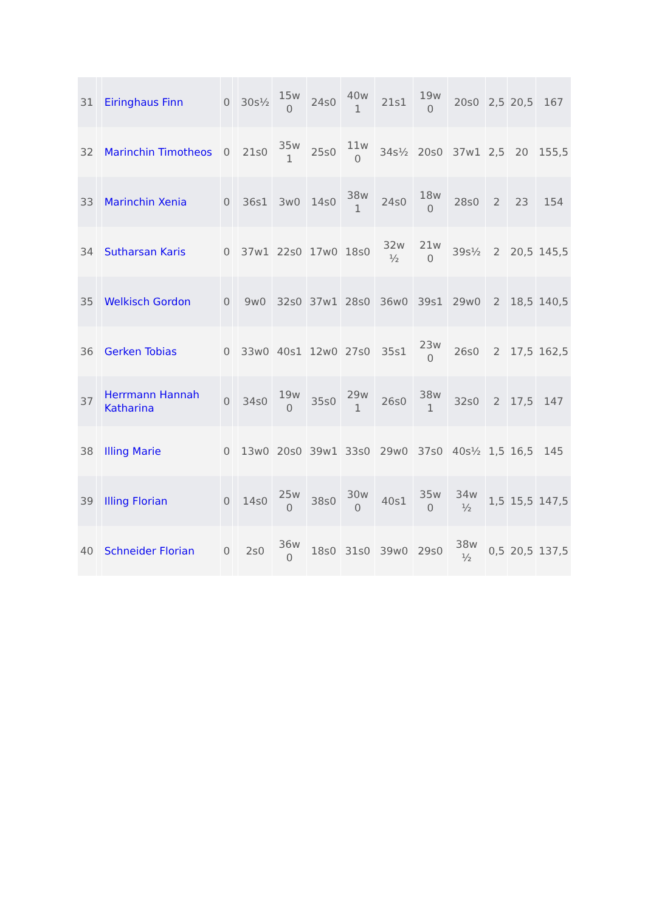| 31 | | Eiringhaus Finn | 0 | | 30s½ | 15w 0 | 24s0 | 40w 1 | 21s1 | 19w 0 | 20s0 | 2,5 | 20,5 | 167 |
| 32 | | Marinchin Timotheos | 0 | | 21s0 | 35w 1 | 25s0 | 11w 0 | 34s½ | 20s0 | 37w1 | 2,5 | 20 | 155,5 |
| 33 | | Marinchin Xenia | 0 | | 36s1 | 3w0 | 14s0 | 38w 1 | 24s0 | 18w 0 | 28s0 | 2 | 23 | 154 |
| 34 | | Sutharsan Karis | 0 | | 37w1 | 22s0 | 17w0 | 18s0 | 32w ½ | 21w 0 | 39s½ | 2 | 20,5 | 145,5 |
| 35 | | Welkisch Gordon | 0 | | 9w0 | 32s0 | 37w1 | 28s0 | 36w0 | 39s1 | 29w0 | 2 | 18,5 | 140,5 |
| 36 | | Gerken Tobias | 0 | | 33w0 | 40s1 | 12w0 | 27s0 | 35s1 | 23w 0 | 26s0 | 2 | 17,5 | 162,5 |
| 37 | | Herrmann Hannah Katharina | 0 | | 34s0 | 19w 0 | 35s0 | 29w 1 | 26s0 | 38w 1 | 32s0 | 2 | 17,5 | 147 |
| 38 | | Illing Marie | 0 | | 13w0 | 20s0 | 39w1 | 33s0 | 29w0 | 37s0 | 40s½ | 1,5 | 16,5 | 145 |
| 39 | | Illing Florian | 0 | | 14s0 | 25w 0 | 38s0 | 30w 0 | 40s1 | 35w 0 | 34w ½ | 1,5 | 15,5 | 147,5 |
| 40 | | Schneider Florian | 0 | | 2s0 | 36w 0 | 18s0 | 31s0 | 39w0 | 29s0 | 38w ½ | 0,5 | 20,5 | 137,5 |